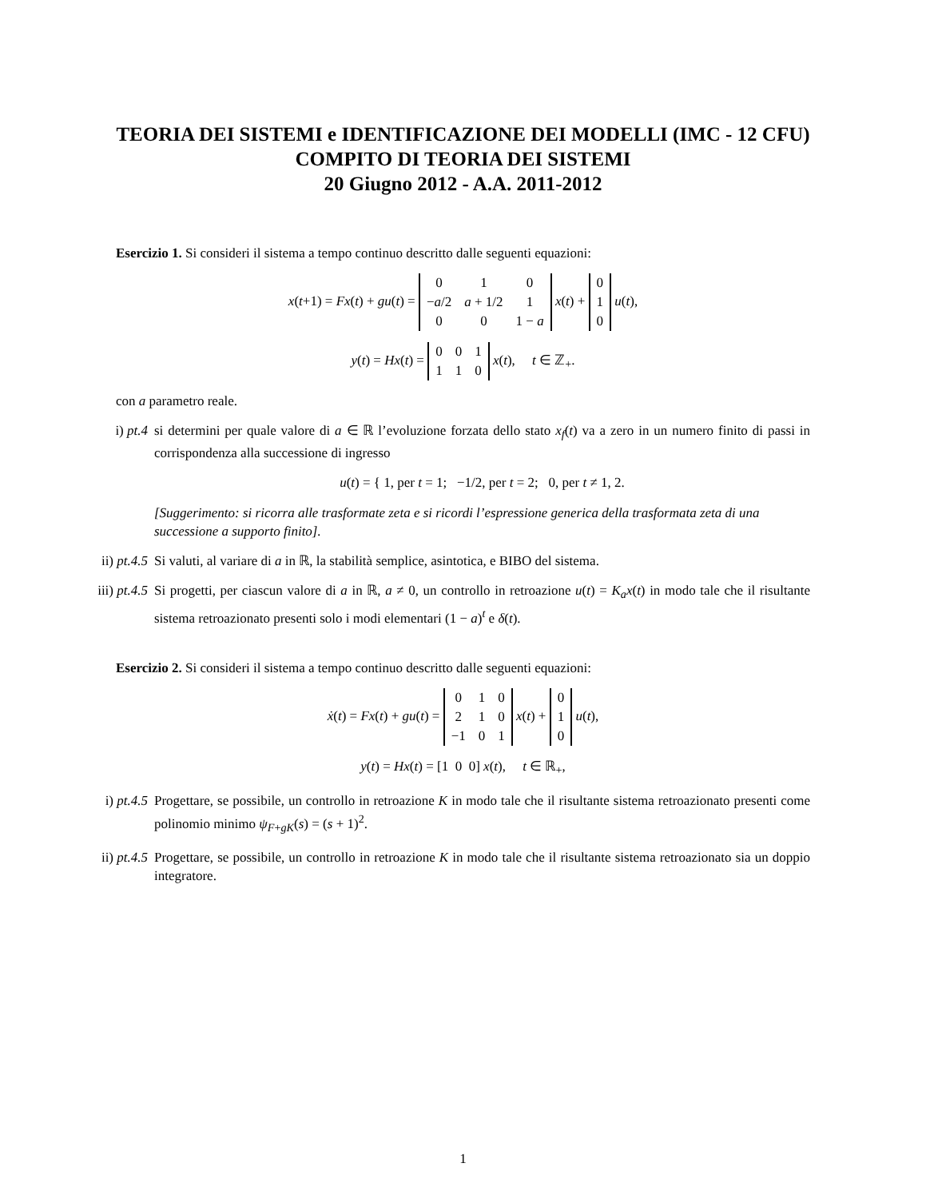TEORIA DEI SISTEMI e IDENTIFICAZIONE DEI MODELLI (IMC - 12 CFU)
COMPITO DI TEORIA DEI SISTEMI
20 Giugno 2012 - A.A. 2011-2012
Esercizio 1. Si consideri il sistema a tempo continuo descritto dalle seguenti equazioni:
x(t+1) = Fx(t) + gu(t) =
| 0 | 1 | 0 |
| − a /2 | a + 1/2 | 1 |
| 0 | 0 | 1 − a |
x(t) +
| 0 |
| 1 |
| 0 |
u(t),
y(t) = Hx(t) =
| 0 | 0 | 1 |
| 1 | 1 | 0 |
x(t), t ∈ ℤ<sub>+</sub>.
con a parametro reale.
i) pt.4 si determini per quale valore di a ∈ ℝ l’evoluzione forzata dello stato x<sub>f</sub>(t) va a zero in un numero finito di passi in corrispondenza alla successione di ingresso
u(t) = { 1, per t = 1; −1/2, per t = 2; 0, per t ≠ 1, 2.
[Suggerimento: si ricorra alle trasformate zeta e si ricordi l’espressione generica della trasformata zeta di una successione a supporto finito].
ii) pt.4.5 Si valuti, al variare di a in ℝ, la stabilità semplice, asintotica, e BIBO del sistema.
iii) pt.4.5 Si progetti, per ciascun valore di a in ℝ, a ≠ 0, un controllo in retroazione u(t) = K<sub>a</sub>x(t) in modo tale che il risultante sistema retroazionato presenti solo i modi elementari (1 − a)<sup>t</sup> e δ(t).
Esercizio 2. Si consideri il sistema a tempo continuo descritto dalle seguenti equazioni:
ẋ(t) = Fx(t) + gu(t) =
| 0 | 1 | 0 |
| 2 | 1 | 0 |
| −1 | 0 | 1 |
x(t) +
| 0 |
| 1 |
| 0 |
u(t),
y(t) = Hx(t) = [1 0 0] x(t), t ∈ ℝ<sub>+</sub>,
i) pt.4.5 Progettare, se possibile, un controllo in retroazione K in modo tale che il risultante sistema retroazionato presenti come polinomio minimo ψ<sub>F+gK</sub>(s) = (s + 1)<sup>2</sup>.
ii) pt.4.5 Progettare, se possibile, un controllo in retroazione K in modo tale che il risultante sistema retroazionato sia un doppio integratore.
1